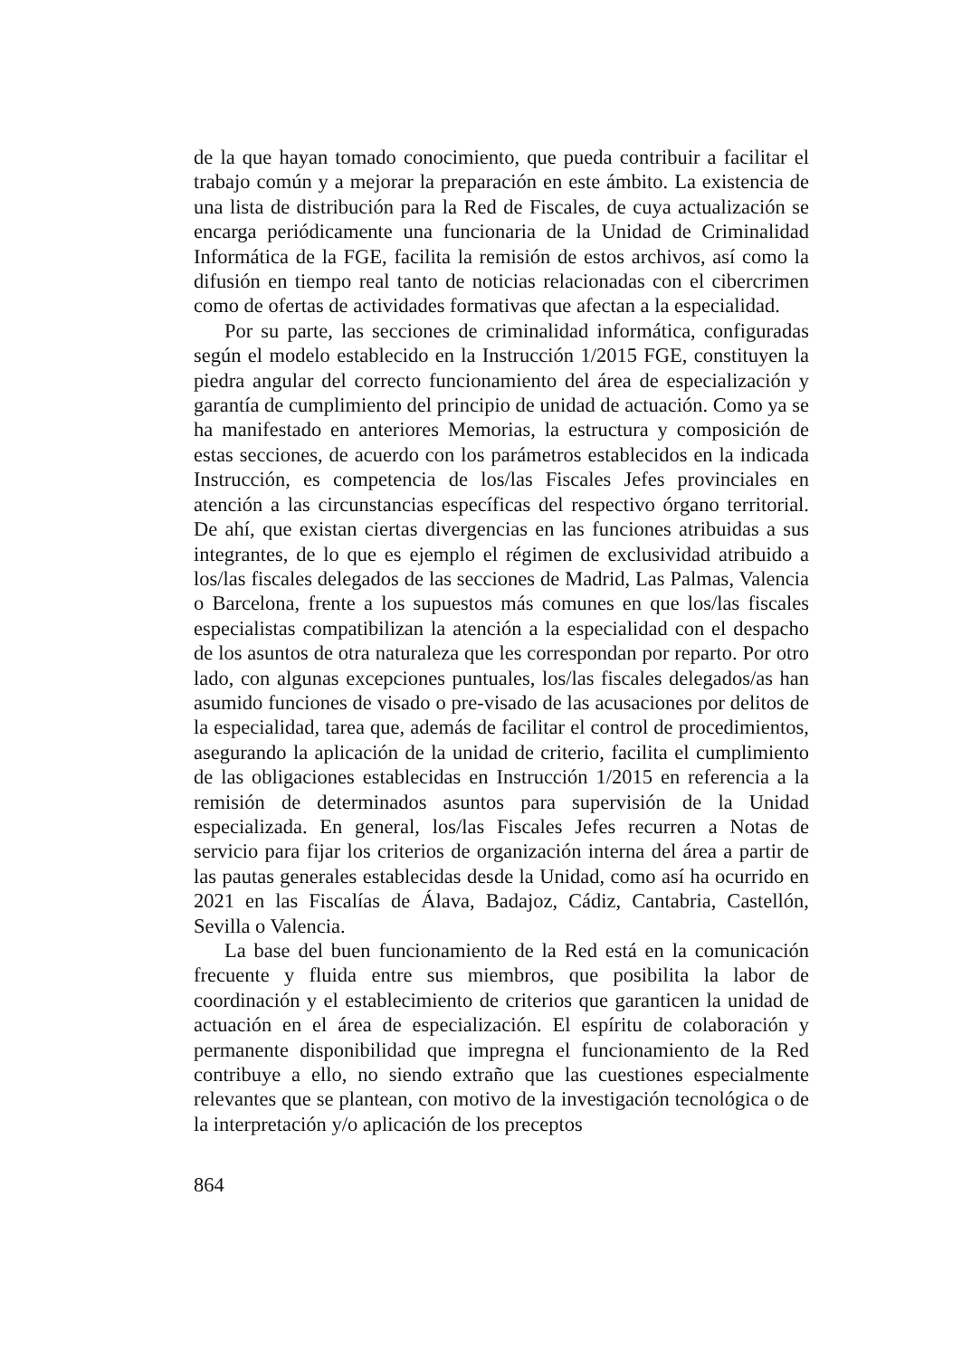de la que hayan tomado conocimiento, que pueda contribuir a facilitar el trabajo común y a mejorar la preparación en este ámbito. La existencia de una lista de distribución para la Red de Fiscales, de cuya actualización se encarga periódicamente una funcionaria de la Unidad de Criminalidad Informática de la FGE, facilita la remisión de estos archivos, así como la difusión en tiempo real tanto de noticias relacionadas con el cibercrimen como de ofertas de actividades formativas que afectan a la especialidad.
Por su parte, las secciones de criminalidad informática, configuradas según el modelo establecido en la Instrucción 1/2015 FGE, constituyen la piedra angular del correcto funcionamiento del área de especialización y garantía de cumplimiento del principio de unidad de actuación. Como ya se ha manifestado en anteriores Memorias, la estructura y composición de estas secciones, de acuerdo con los parámetros establecidos en la indicada Instrucción, es competencia de los/las Fiscales Jefes provinciales en atención a las circunstancias específicas del respectivo órgano territorial. De ahí, que existan ciertas divergencias en las funciones atribuidas a sus integrantes, de lo que es ejemplo el régimen de exclusividad atribuido a los/las fiscales delegados de las secciones de Madrid, Las Palmas, Valencia o Barcelona, frente a los supuestos más comunes en que los/las fiscales especialistas compatibilizan la atención a la especialidad con el despacho de los asuntos de otra naturaleza que les correspondan por reparto. Por otro lado, con algunas excepciones puntuales, los/las fiscales delegados/as han asumido funciones de visado o pre-visado de las acusaciones por delitos de la especialidad, tarea que, además de facilitar el control de procedimientos, asegurando la aplicación de la unidad de criterio, facilita el cumplimiento de las obligaciones establecidas en Instrucción 1/2015 en referencia a la remisión de determinados asuntos para supervisión de la Unidad especializada. En general, los/las Fiscales Jefes recurren a Notas de servicio para fijar los criterios de organización interna del área a partir de las pautas generales establecidas desde la Unidad, como así ha ocurrido en 2021 en las Fiscalías de Álava, Badajoz, Cádiz, Cantabria, Castellón, Sevilla o Valencia.
La base del buen funcionamiento de la Red está en la comunicación frecuente y fluida entre sus miembros, que posibilita la labor de coordinación y el establecimiento de criterios que garanticen la unidad de actuación en el área de especialización. El espíritu de colaboración y permanente disponibilidad que impregna el funcionamiento de la Red contribuye a ello, no siendo extraño que las cuestiones especialmente relevantes que se plantean, con motivo de la investigación tecnológica o de la interpretación y/o aplicación de los preceptos
864